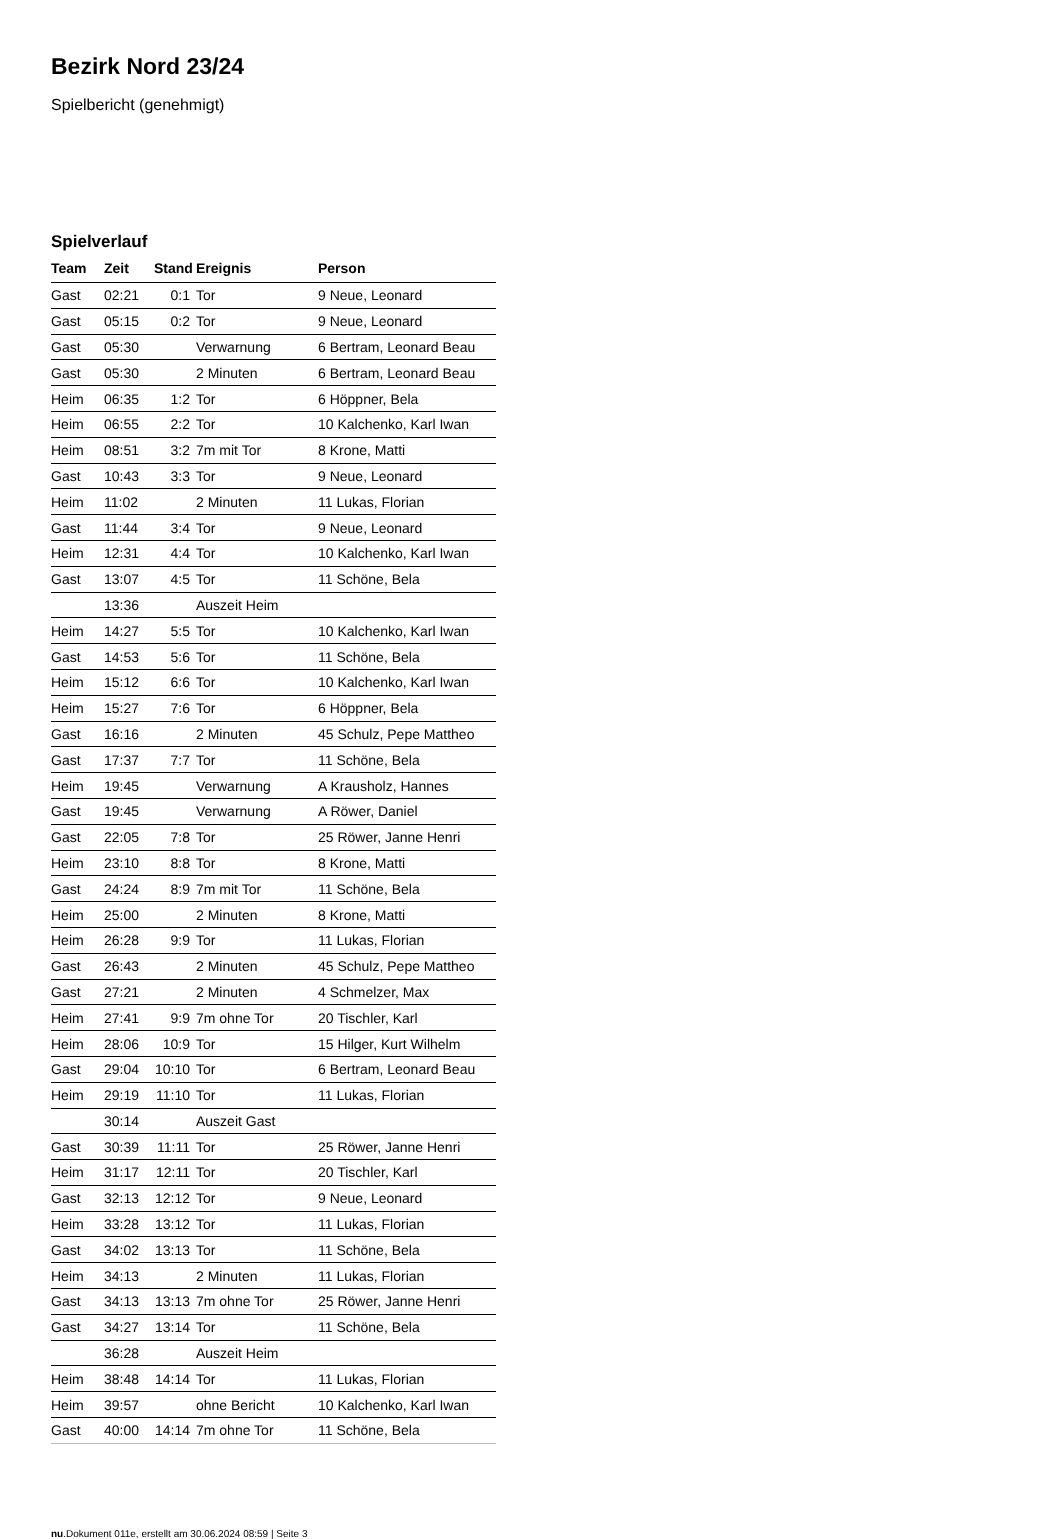Bezirk Nord 23/24
Spielbericht (genehmigt)
Spielverlauf
| Team | Zeit | Stand | Ereignis | Person |
| --- | --- | --- | --- | --- |
| Gast | 02:21 | 0:1 | Tor | 9 Neue, Leonard |
| Gast | 05:15 | 0:2 | Tor | 9 Neue, Leonard |
| Gast | 05:30 | | Verwarnung | 6 Bertram, Leonard Beau |
| Gast | 05:30 | | 2 Minuten | 6 Bertram, Leonard Beau |
| Heim | 06:35 | 1:2 | Tor | 6 Höppner, Bela |
| Heim | 06:55 | 2:2 | Tor | 10 Kalchenko, Karl Iwan |
| Heim | 08:51 | 3:2 | 7m mit Tor | 8 Krone, Matti |
| Gast | 10:43 | 3:3 | Tor | 9 Neue, Leonard |
| Heim | 11:02 | | 2 Minuten | 11 Lukas, Florian |
| Gast | 11:44 | 3:4 | Tor | 9 Neue, Leonard |
| Heim | 12:31 | 4:4 | Tor | 10 Kalchenko, Karl Iwan |
| Gast | 13:07 | 4:5 | Tor | 11 Schöne, Bela |
| | 13:36 | | Auszeit Heim | |
| Heim | 14:27 | 5:5 | Tor | 10 Kalchenko, Karl Iwan |
| Gast | 14:53 | 5:6 | Tor | 11 Schöne, Bela |
| Heim | 15:12 | 6:6 | Tor | 10 Kalchenko, Karl Iwan |
| Heim | 15:27 | 7:6 | Tor | 6 Höppner, Bela |
| Gast | 16:16 | | 2 Minuten | 45 Schulz, Pepe Mattheo |
| Gast | 17:37 | 7:7 | Tor | 11 Schöne, Bela |
| Heim | 19:45 | | Verwarnung | A Krausholz, Hannes |
| Gast | 19:45 | | Verwarnung | A Röwer, Daniel |
| Gast | 22:05 | 7:8 | Tor | 25 Röwer, Janne Henri |
| Heim | 23:10 | 8:8 | Tor | 8 Krone, Matti |
| Gast | 24:24 | 8:9 | 7m mit Tor | 11 Schöne, Bela |
| Heim | 25:00 | | 2 Minuten | 8 Krone, Matti |
| Heim | 26:28 | 9:9 | Tor | 11 Lukas, Florian |
| Gast | 26:43 | | 2 Minuten | 45 Schulz, Pepe Mattheo |
| Gast | 27:21 | | 2 Minuten | 4 Schmelzer, Max |
| Heim | 27:41 | 9:9 | 7m ohne Tor | 20 Tischler, Karl |
| Heim | 28:06 | 10:9 | Tor | 15 Hilger, Kurt Wilhelm |
| Gast | 29:04 | 10:10 | Tor | 6 Bertram, Leonard Beau |
| Heim | 29:19 | 11:10 | Tor | 11 Lukas, Florian |
| | 30:14 | | Auszeit Gast | |
| Gast | 30:39 | 11:11 | Tor | 25 Röwer, Janne Henri |
| Heim | 31:17 | 12:11 | Tor | 20 Tischler, Karl |
| Gast | 32:13 | 12:12 | Tor | 9 Neue, Leonard |
| Heim | 33:28 | 13:12 | Tor | 11 Lukas, Florian |
| Gast | 34:02 | 13:13 | Tor | 11 Schöne, Bela |
| Heim | 34:13 | | 2 Minuten | 11 Lukas, Florian |
| Gast | 34:13 | 13:13 | 7m ohne Tor | 25 Röwer, Janne Henri |
| Gast | 34:27 | 13:14 | Tor | 11 Schöne, Bela |
| | 36:28 | | Auszeit Heim | |
| Heim | 38:48 | 14:14 | Tor | 11 Lukas, Florian |
| Heim | 39:57 | | ohne Bericht | 10 Kalchenko, Karl Iwan |
| Gast | 40:00 | 14:14 | 7m ohne Tor | 11 Schöne, Bela |
nu.Dokument 011e, erstellt am 30.06.2024 08:59 | Seite 3